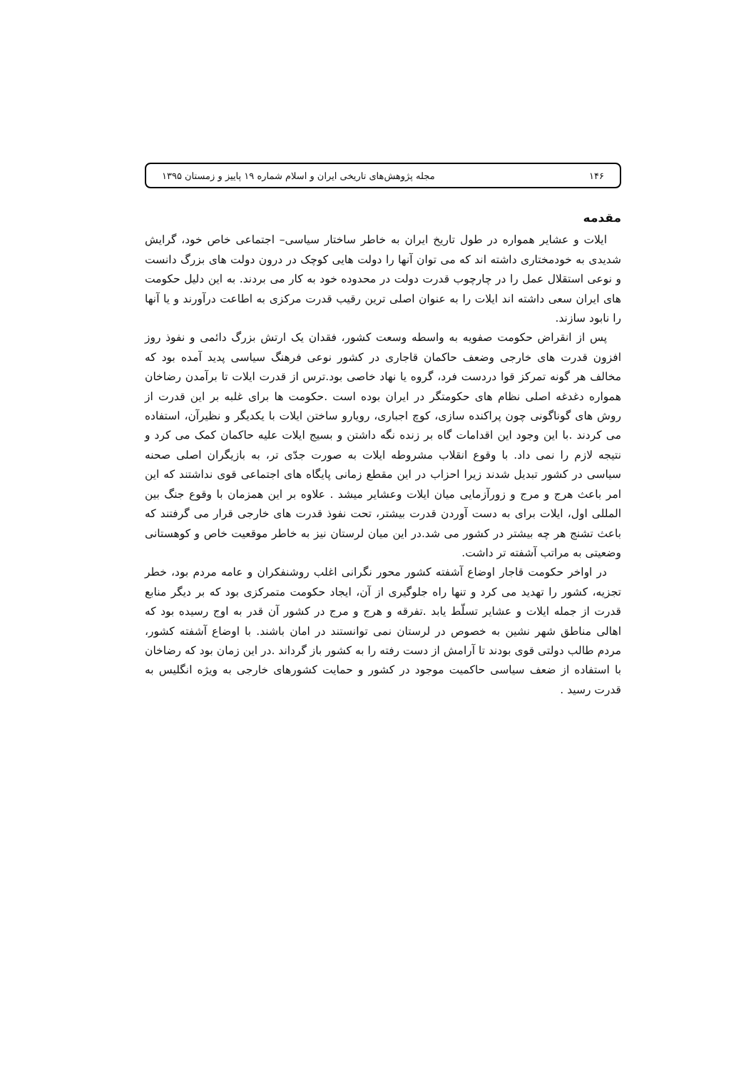۱۴۶ مجله پژوهش‌های تاریخی ایران و اسلام شماره ۱۹ پاییز و زمستان ۱۳۹۵
مقدمه
ایلات و عشایر همواره در طول تاریخ ایران به خاطر ساختار سیاسی– اجتماعی خاص خود، گرایش شدیدی به خودمختاری داشته اند که می توان آنها را دولت هایی کوچک در درون دولت های بزرگ دانست و نوعی استقلال عمل را در چارچوب قدرت دولت در محدوده خود به کار می بردند. به این دلیل حکومت های ایران سعی داشته اند ایلات را به عنوان اصلی ترین رقیب قدرت مرکزی به اطاعت درآورند و یا آنها را نابود سازند.
پس از انقراض حکومت صفویه به واسطه وسعت کشور، فقدان یک ارتش بزرگ دائمی و نفوذ روز افزون قدرت های خارجی وضعف حاکمان قاجاری در کشور نوعی فرهنگ سیاسی پدید آمده بود که مخالف هر گونه تمرکز قوا دردست فرد، گروه یا نهاد خاصی بود.ترس از قدرت ایلات تا برآمدن رضاخان همواره دغدغه اصلی نظام های حکومتگر در ایران بوده است .حکومت ها برای غلبه بر این قدرت از روش های گوناگونی چون پراکنده سازی، کوچ اجباری، رویارو ساختن ایلات با یکدیگر و نظیرآن، استفاده می کردند .با این وجود این اقدامات گاه بر زنده نگه داشتن و بسیج ایلات علیه حاکمان کمک می کرد و نتیجه لازم را نمی داد. با وقوع انقلاب مشروطه ایلات به صورت جدّی تر، به بازیگران اصلی صحنه سیاسی در کشور تبدیل شدند زیرا احزاب در این مقطع زمانی پایگاه های اجتماعی قوی نداشتند که این امر باعث هرج و مرج و زورآزمایی میان ایلات وعشایر میشد . علاوه بر این همزمان با وقوع جنگ بین المللی اول، ایلات برای به دست آوردن قدرت بیشتر، تحت نفوذ قدرت های خارجی قرار می گرفتند که باعث تشنج هر چه بیشتر در کشور می شد.در این میان لرستان نیز به خاطر موقعیت خاص و کوهستانی وضعیتی به مراتب آشفته تر داشت.
در اواخر حکومت قاجار اوضاع آشفته کشور محور نگرانی اغلب روشنفکران و عامه مردم بود، خطر تجزیه، کشور را تهدید می کرد و تنها راه جلوگیری از آن، ایجاد حکومت متمرکزی بود که بر دیگر منابع قدرت از جمله ایلات و عشایر تسلّط یابد .تفرقه و هرج و مرج در کشور آن قدر به اوج رسیده بود که اهالی مناطق شهر نشین به خصوص در لرستان نمی توانستند در امان باشند. با اوضاع آشفته کشور، مردم طالب دولتی قوی بودند تا آرامش از دست رفته را به کشور باز گرداند .در این زمان بود که رضاخان با استفاده از ضعف سیاسی حاکمیت موجود در کشور و حمایت کشورهای خارجی به ویژه انگلیس به قدرت رسید .